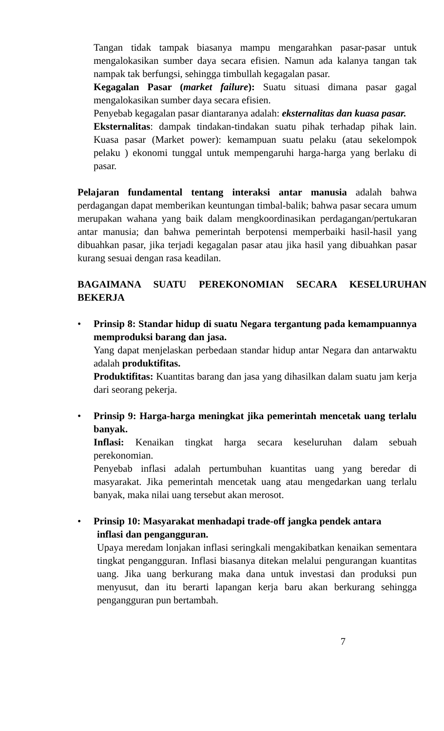Tangan tidak tampak biasanya mampu mengarahkan pasar-pasar untuk mengalokasikan sumber daya secara efisien. Namun ada kalanya tangan tak nampak tak berfungsi, sehingga timbullah kegagalan pasar.
Kegagalan Pasar (market failure): Suatu situasi dimana pasar gagal mengalokasikan sumber daya secara efisien.
Penyebab kegagalan pasar diantaranya adalah: eksternalitas dan kuasa pasar.
Eksternalitas: dampak tindakan-tindakan suatu pihak terhadap pihak lain. Kuasa pasar (Market power): kemampuan suatu pelaku (atau sekelompok pelaku ) ekonomi tunggal untuk mempengaruhi harga-harga yang berlaku di pasar.
Pelajaran fundamental tentang interaksi antar manusia adalah bahwa perdagangan dapat memberikan keuntungan timbal-balik; bahwa pasar secara umum merupakan wahana yang baik dalam mengkoordinasikan perdagangan/pertukaran antar manusia; dan bahwa pemerintah berpotensi memperbaiki hasil-hasil yang dibuahkan pasar, jika terjadi kegagalan pasar atau jika hasil yang dibuahkan pasar kurang sesuai dengan rasa keadilan.
BAGAIMANA SUATU PEREKONOMIAN SECARA KESELURUHAN BEKERJA
• Prinsip 8: Standar hidup di suatu Negara tergantung pada kemampuannya memproduksi barang dan jasa.
Yang dapat menjelaskan perbedaan standar hidup antar Negara dan antarwaktu adalah produktifitas.
Produktifitas: Kuantitas barang dan jasa yang dihasilkan dalam suatu jam kerja dari seorang pekerja.
• Prinsip 9: Harga-harga meningkat jika pemerintah mencetak uang terlalu banyak.
Inflasi: Kenaikan tingkat harga secara keseluruhan dalam sebuah perekonomian.
Penyebab inflasi adalah pertumbuhan kuantitas uang yang beredar di masyarakat. Jika pemerintah mencetak uang atau mengedarkan uang terlalu banyak, maka nilai uang tersebut akan merosot.
• Prinsip 10: Masyarakat menhadapi trade-off jangka pendek antara
inflasi dan pengangguran.
Upaya meredam lonjakan inflasi seringkali mengakibatkan kenaikan sementara tingkat pengangguran. Inflasi biasanya ditekan melalui pengurangan kuantitas uang. Jika uang berkurang maka dana untuk investasi dan produksi pun menyusut, dan itu berarti lapangan kerja baru akan berkurang sehingga pengangguran pun bertambah.
7